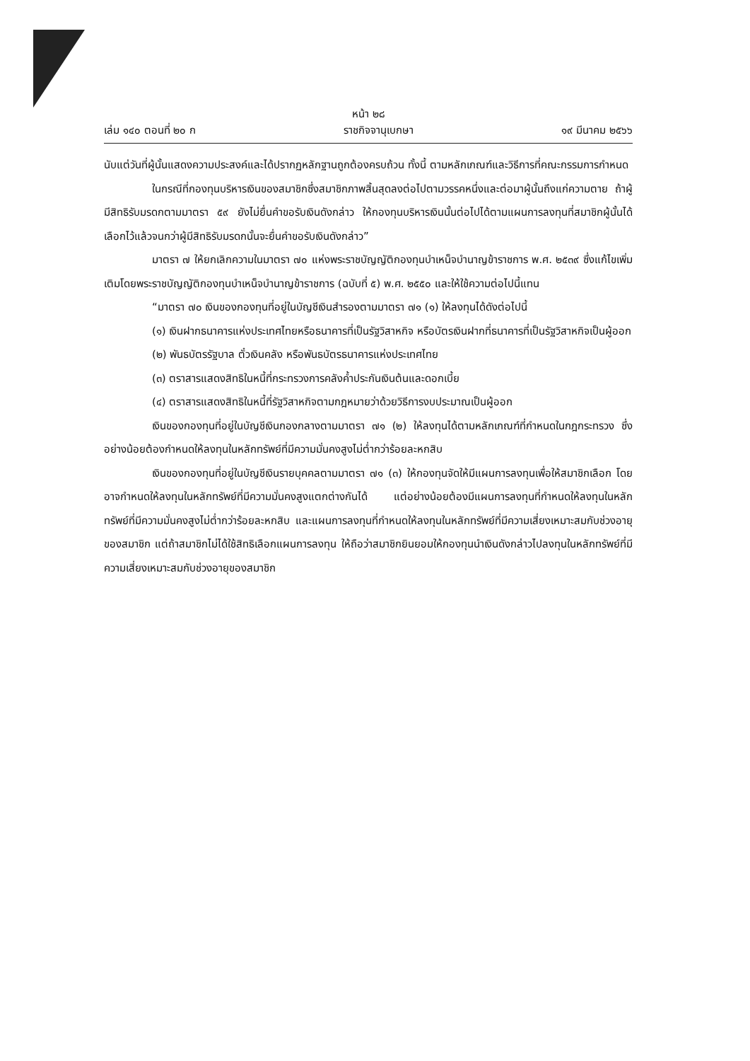หน้า ๒๘
เล่ม ๑๔๐ ตอนที่ ๒๐ ก ราชกิจจานุเบกษา ๑๙ มีนาคม ๒๕๖๖
นับแต่วันที่ผู้นั้นแสดงความประสงค์และได้ปรากฏหลักฐานถูกต้องครบถ้วน ทั้งนี้ ตามหลักเกณฑ์และวิธีการที่คณะกรรมการกำหนด
ในกรณีที่กองทุนบริหารเงินของสมาชิกซึ่งสมาชิกภาพสิ้นสุดลงต่อไปตามวรรคหนึ่งและต่อมาผู้นั้นถึงแก่ความตาย ถ้าผู้มีสิทธิรับมรดกตามมาตรา ๕๙ ยังไม่ยื่นคำขอรับเงินดังกล่าว ให้กองทุนบริหารเงินนั้นต่อไปได้ตามแผนการลงทุนที่สมาชิกผู้นั้นได้เลือกไว้แล้วจนกว่าผู้มีสิทธิรับมรดกนั้นจะยื่นคำขอรับเงินดังกล่าว”
มาตรา ๗ ให้ยกเลิกความในมาตรา ๗๐ แห่งพระราชบัญญัติกองทุนบำเหน็จบำนาญข้าราชการ พ.ศ. ๒๕๓๙ ซึ่งแก้ไขเพิ่มเติมโดยพระราชบัญญัติกองทุนบำเหน็จบำนาญข้าราชการ (ฉบับที่ ๕) พ.ศ. ๒๕๕๐ และให้ใช้ความต่อไปนี้แทน
“มาตรา ๗๐ เงินของกองทุนที่อยู่ในบัญชีเงินสำรองตามมาตรา ๗๑ (๑) ให้ลงทุนได้ดังต่อไปนี้
(๑) เงินฝากธนาคารแห่งประเทศไทยหรือธนาคารที่เป็นรัฐวิสาหกิจ หรือบัตรเงินฝากที่ธนาคารที่เป็นรัฐวิสาหกิจเป็นผู้ออก
(๒) พันธบัตรรัฐบาล ตั๋วเงินคลัง หรือพันธบัตรธนาคารแห่งประเทศไทย
(๓) ตราสารแสดงสิทธิในหนี้ที่กระทรวงการคลังค้ำประกันเงินต้นและดอกเบี้ย
(๔) ตราสารแสดงสิทธิในหนี้ที่รัฐวิสาหกิจตามกฎหมายว่าด้วยวิธีการงบประมาณเป็นผู้ออก
เงินของกองทุนที่อยู่ในบัญชีเงินกองกลางตามมาตรา ๗๑ (๒) ให้ลงทุนได้ตามหลักเกณฑ์ที่กำหนดในกฎกระทรวง ซึ่งอย่างน้อยต้องกำหนดให้ลงทุนในหลักทรัพย์ที่มีความมั่นคงสูงไม่ต่ำกว่าร้อยละหกสิบ
เงินของกองทุนที่อยู่ในบัญชีเงินรายบุคคลตามมาตรา ๗๑ (๓) ให้กองทุนจัดให้มีแผนการลงทุนเพื่อให้สมาชิกเลือก โดยอาจกำหนดให้ลงทุนในหลักทรัพย์ที่มีความมั่นคงสูงแตกต่างกันได้ แต่อย่างน้อยต้องมีแผนการลงทุนที่กำหนดให้ลงทุนในหลักทรัพย์ที่มีความมั่นคงสูงไม่ต่ำกว่าร้อยละหกสิบ และแผนการลงทุนที่กำหนดให้ลงทุนในหลักทรัพย์ที่มีความเสี่ยงเหมาะสมกับช่วงอายุของสมาชิก แต่ถ้าสมาชิกไม่ได้ใช้สิทธิเลือกแผนการลงทุน ให้ถือว่าสมาชิกยินยอมให้กองทุนนำเงินดังกล่าวไปลงทุนในหลักทรัพย์ที่มีความเสี่ยงเหมาะสมกับช่วงอายุของสมาชิก